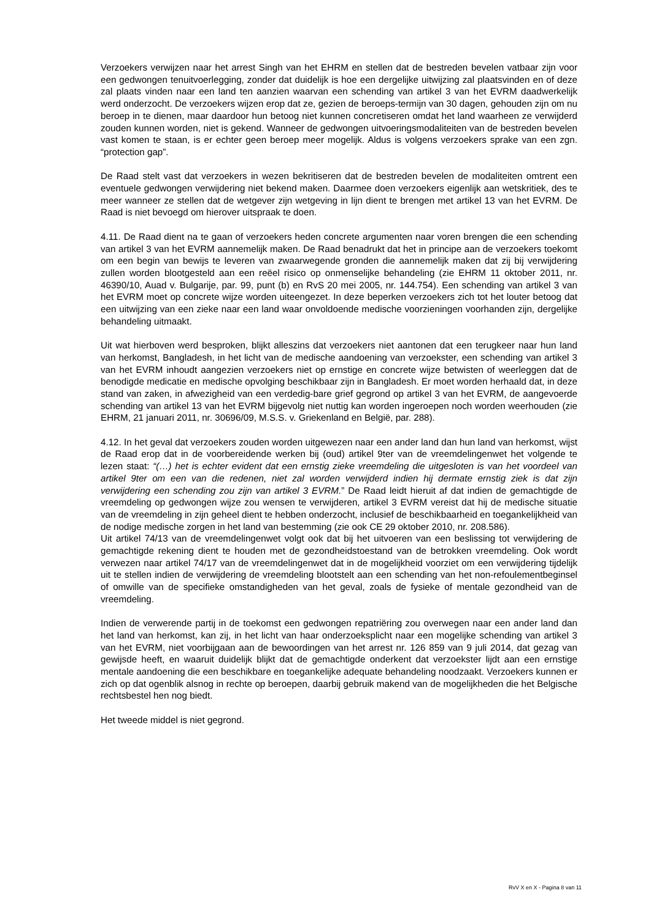Verzoekers verwijzen naar het arrest Singh van het EHRM en stellen dat de bestreden bevelen vatbaar zijn voor een gedwongen tenuitvoerlegging, zonder dat duidelijk is hoe een dergelijke uitwijzing zal plaatsvinden en of deze zal plaats vinden naar een land ten aanzien waarvan een schending van artikel 3 van het EVRM daadwerkelijk werd onderzocht. De verzoekers wijzen erop dat ze, gezien de beroeps-termijn van 30 dagen, gehouden zijn om nu beroep in te dienen, maar daardoor hun betoog niet kunnen concretiseren omdat het land waarheen ze verwijderd zouden kunnen worden, niet is gekend. Wanneer de gedwongen uitvoeringsmodaliteiten van de bestreden bevelen vast komen te staan, is er echter geen beroep meer mogelijk. Aldus is volgens verzoekers sprake van een zgn. “protection gap”.
De Raad stelt vast dat verzoekers in wezen bekritiseren dat de bestreden bevelen de modaliteiten omtrent een eventuele gedwongen verwijdering niet bekend maken. Daarmee doen verzoekers eigenlijk aan wetskritiek, des te meer wanneer ze stellen dat de wetgever zijn wetgeving in lijn dient te brengen met artikel 13 van het EVRM. De Raad is niet bevoegd om hierover uitspraak te doen.
4.11. De Raad dient na te gaan of verzoekers heden concrete argumenten naar voren brengen die een schending van artikel 3 van het EVRM aannemelijk maken. De Raad benadrukt dat het in principe aan de verzoekers toekomt om een begin van bewijs te leveren van zwaarwegende gronden die aannemelijk maken dat zij bij verwijdering zullen worden blootgesteld aan een reëel risico op onmenselijke behandeling (zie EHRM 11 oktober 2011, nr. 46390/10, Auad v. Bulgarije, par. 99, punt (b) en RvS 20 mei 2005, nr. 144.754). Een schending van artikel 3 van het EVRM moet op concrete wijze worden uiteengezet. In deze beperken verzoekers zich tot het louter betoog dat een uitwijzing van een zieke naar een land waar onvoldoende medische voorzieningen voorhanden zijn, dergelijke behandeling uitmaakt.
Uit wat hierboven werd besproken, blijkt alleszins dat verzoekers niet aantonen dat een terugkeer naar hun land van herkomst, Bangladesh, in het licht van de medische aandoening van verzoekster, een schending van artikel 3 van het EVRM inhoudt aangezien verzoekers niet op ernstige en concrete wijze betwisten of weerleggen dat de benodigde medicatie en medische opvolging beschikbaar zijn in Bangladesh. Er moet worden herhaald dat, in deze stand van zaken, in afwezigheid van een verdedig-bare grief gegrond op artikel 3 van het EVRM, de aangevoerde schending van artikel 13 van het EVRM bijgevolg niet nuttig kan worden ingeroepen noch worden weerhouden (zie EHRM, 21 januari 2011, nr. 30696/09, M.S.S. v. Griekenland en België, par. 288).
4.12. In het geval dat verzoekers zouden worden uitgewezen naar een ander land dan hun land van herkomst, wijst de Raad erop dat in de voorbereidende werken bij (oud) artikel 9ter van de vreemdelingenwet het volgende te lezen staat: “(…) het is echter evident dat een ernstig zieke vreemdeling die uitgesloten is van het voordeel van artikel 9ter om een van die redenen, niet zal worden verwijderd indien hij dermate ernstig ziek is dat zijn verwijdering een schending zou zijn van artikel 3 EVRM.” De Raad leidt hieruit af dat indien de gemachtigde de vreemdeling op gedwongen wijze zou wensen te verwijderen, artikel 3 EVRM vereist dat hij de medische situatie van de vreemdeling in zijn geheel dient te hebben onderzocht, inclusief de beschikbaarheid en toegankelijkheid van de nodige medische zorgen in het land van bestemming (zie ook CE 29 oktober 2010, nr. 208.586).
Uit artikel 74/13 van de vreemdelingenwet volgt ook dat bij het uitvoeren van een beslissing tot verwijdering de gemachtigde rekening dient te houden met de gezondheidstoestand van de betrokken vreemdeling. Ook wordt verwezen naar artikel 74/17 van de vreemdelingenwet dat in de mogelijkheid voorziet om een verwijdering tijdelijk uit te stellen indien de verwijdering de vreemdeling blootstelt aan een schending van het non-refoulementbeginsel of omwille van de specifieke omstandigheden van het geval, zoals de fysieke of mentale gezondheid van de vreemdeling.
Indien de verwerende partij in de toekomst een gedwongen repatriëring zou overwegen naar een ander land dan het land van herkomst, kan zij, in het licht van haar onderzoeksplicht naar een mogelijke schending van artikel 3 van het EVRM, niet voorbijgaan aan de bewoordingen van het arrest nr. 126 859 van 9 juli 2014, dat gezag van gewijsde heeft, en waaruit duidelijk blijkt dat de gemachtigde onderkent dat verzoekster lijdt aan een ernstige mentale aandoening die een beschikbare en toegankelijke adequate behandeling noodzaakt. Verzoekers kunnen er zich op dat ogenblik alsnog in rechte op beroepen, daarbij gebruik makend van de mogelijkheden die het Belgische rechtsbestel hen nog biedt.
Het tweede middel is niet gegrond.
RvV X en X - Pagina 8 van 11